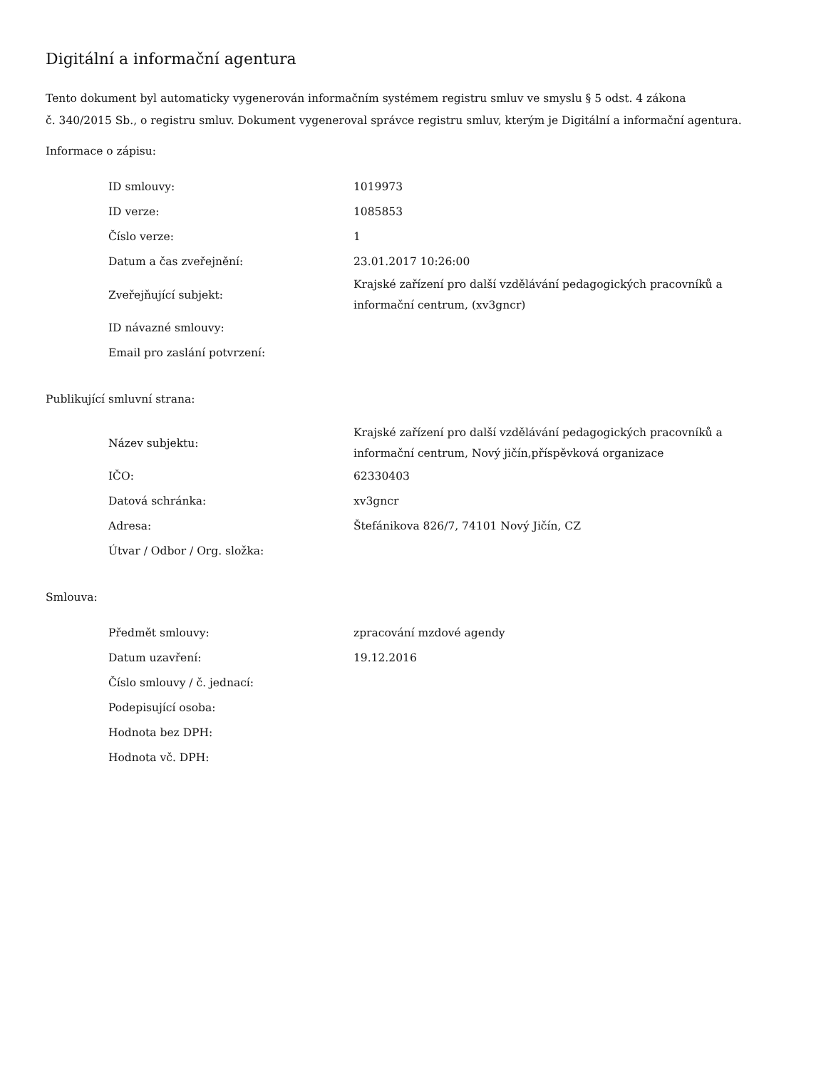Digitální a informační agentura
Tento dokument byl automaticky vygenerován informačním systémem registru smluv ve smyslu § 5 odst. 4 zákona
č. 340/2015 Sb., o registru smluv. Dokument vygeneroval správce registru smluv, kterým je Digitální a informační agentura.
Informace o zápisu:
| ID smlouvy: | 1019973 |
| ID verze: | 1085853 |
| Číslo verze: | 1 |
| Datum a čas zveřejnění: | 23.01.2017 10:26:00 |
| Zveřejňující subjekt: | Krajské zařízení pro další vzdělávání pedagogických pracovníků a informační centrum, (xv3gncr) |
| ID návazné smlouvy: | |
| Email pro zaslání potvrzení: | |
Publikující smluvní strana:
| Název subjektu: | Krajské zařízení pro další vzdělávání pedagogických pracovníků a informační centrum, Nový jičín,příspěvková organizace |
| IČO: | 62330403 |
| Datová schránka: | xv3gncr |
| Adresa: | Štefánikova 826/7, 74101 Nový Jičín, CZ |
| Útvar / Odbor / Org. složka: | |
Smlouva:
| Předmět smlouvy: | zpracování mzdové agendy |
| Datum uzavření: | 19.12.2016 |
| Číslo smlouvy / č. jednací: | |
| Podepisující osoba: | |
| Hodnota bez DPH: | |
| Hodnota vč. DPH: | |